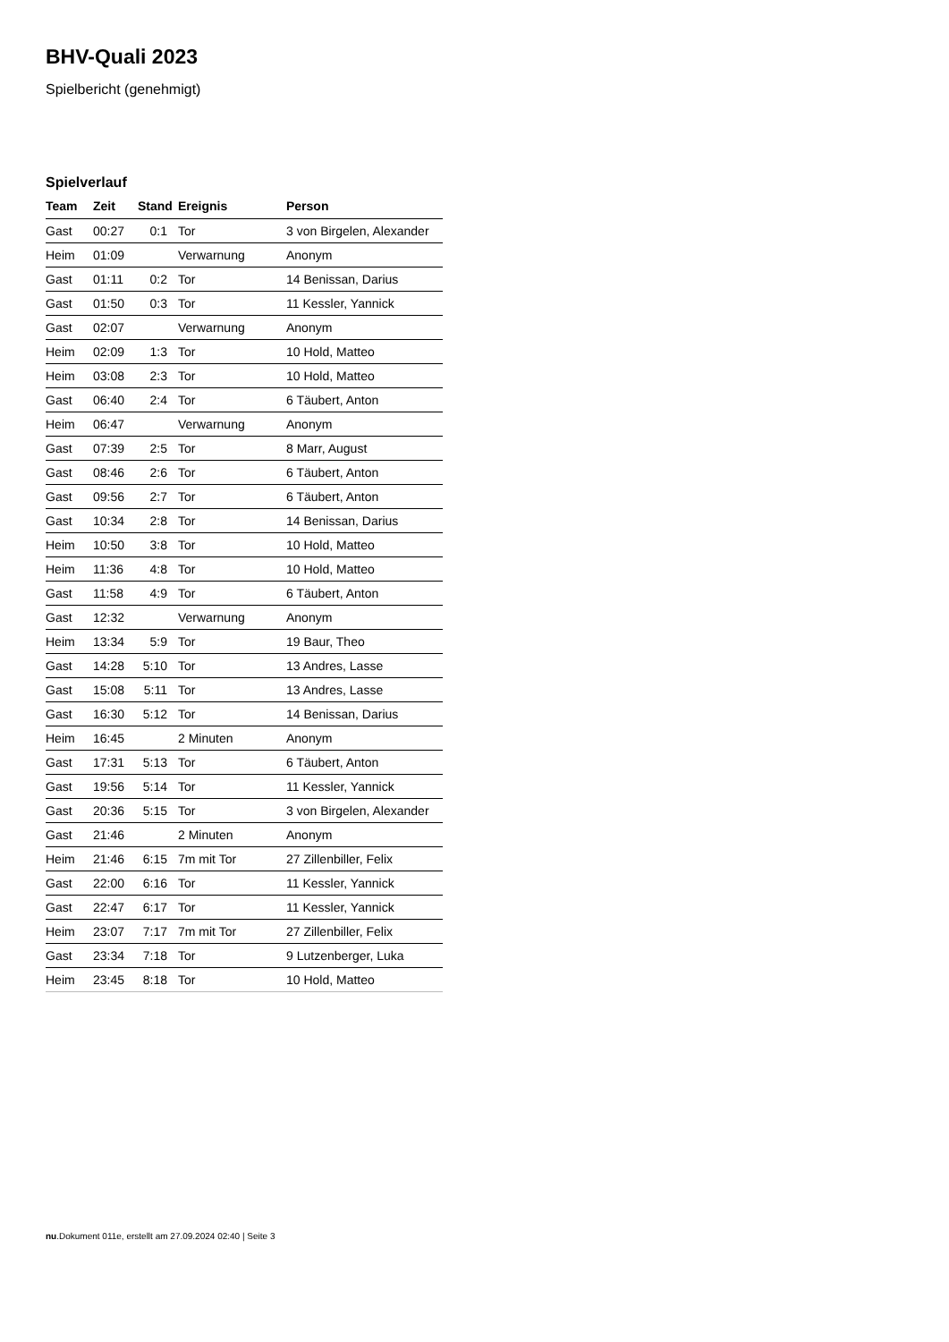BHV-Quali 2023
Spielbericht (genehmigt)
Spielverlauf
| Team | Zeit | Stand | Ereignis | Person |
| --- | --- | --- | --- | --- |
| Gast | 00:27 | 0:1 | Tor | 3 von Birgelen, Alexander |
| Heim | 01:09 | | Verwarnung | Anonym |
| Gast | 01:11 | 0:2 | Tor | 14 Benissan, Darius |
| Gast | 01:50 | 0:3 | Tor | 11 Kessler, Yannick |
| Gast | 02:07 | | Verwarnung | Anonym |
| Heim | 02:09 | 1:3 | Tor | 10 Hold, Matteo |
| Heim | 03:08 | 2:3 | Tor | 10 Hold, Matteo |
| Gast | 06:40 | 2:4 | Tor | 6 Täubert, Anton |
| Heim | 06:47 | | Verwarnung | Anonym |
| Gast | 07:39 | 2:5 | Tor | 8 Marr, August |
| Gast | 08:46 | 2:6 | Tor | 6 Täubert, Anton |
| Gast | 09:56 | 2:7 | Tor | 6 Täubert, Anton |
| Gast | 10:34 | 2:8 | Tor | 14 Benissan, Darius |
| Heim | 10:50 | 3:8 | Tor | 10 Hold, Matteo |
| Heim | 11:36 | 4:8 | Tor | 10 Hold, Matteo |
| Gast | 11:58 | 4:9 | Tor | 6 Täubert, Anton |
| Gast | 12:32 | | Verwarnung | Anonym |
| Heim | 13:34 | 5:9 | Tor | 19 Baur, Theo |
| Gast | 14:28 | 5:10 | Tor | 13 Andres, Lasse |
| Gast | 15:08 | 5:11 | Tor | 13 Andres, Lasse |
| Gast | 16:30 | 5:12 | Tor | 14 Benissan, Darius |
| Heim | 16:45 | | 2 Minuten | Anonym |
| Gast | 17:31 | 5:13 | Tor | 6 Täubert, Anton |
| Gast | 19:56 | 5:14 | Tor | 11 Kessler, Yannick |
| Gast | 20:36 | 5:15 | Tor | 3 von Birgelen, Alexander |
| Gast | 21:46 | | 2 Minuten | Anonym |
| Heim | 21:46 | 6:15 | 7m mit Tor | 27 Zillenbiller, Felix |
| Gast | 22:00 | 6:16 | Tor | 11 Kessler, Yannick |
| Gast | 22:47 | 6:17 | Tor | 11 Kessler, Yannick |
| Heim | 23:07 | 7:17 | 7m mit Tor | 27 Zillenbiller, Felix |
| Gast | 23:34 | 7:18 | Tor | 9 Lutzenberger, Luka |
| Heim | 23:45 | 8:18 | Tor | 10 Hold, Matteo |
nu.Dokument 011e, erstellt am 27.09.2024 02:40 | Seite 3